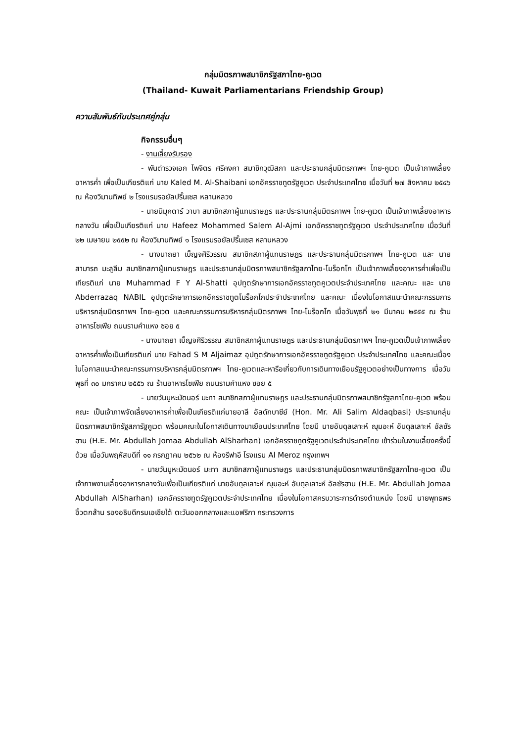กลุ่มมิตรภาพสมาชิกรัฐสภาไทย-คูเวต
(Thailand- Kuwait Parliamentarians Friendship Group)
ความสัมพันธ์กับประเทศคู่กลุ่ม
กิจกรรมอื่นๆ
- งานเลี้ยงรับรอง
- พันตำรวจเอก ไพจิตร ศรีคงคา สมาชิกวุฒิสภา และประธานกลุ่มมิตรภาพฯ ไทย-คูเวต เป็นเจ้าภาพเลี้ยงอาหารค่ำ เพื่อเป็นเกียรติแก่ นาย Kaled M. Al-Shaibani เอกอัครราชทูตรัฐคูเวต ประจำประเทศไทย เมื่อวันที่ ๒๗ สิงหาคม ๒๕๔๖ ณ ห้องวิมานทิพย์ ๒ โรงแรมรอยัลปริ๊นเซส หลานหลวง
- นายนิมุคตาร์ วาบา สมาชิกสภาผู้แทนราษฎร และประธานกลุ่มมิตรภาพฯ ไทย-คูเวต เป็นเจ้าภาพเลี้ยงอาหารกลางวัน เพื่อเป็นเกียรติแก่ นาย Hafeez Mohammed Salem Al-Ajmi เอกอัครราชทูตรัฐคูเวต ประจำประเทศไทย เมื่อวันที่ ๒๒ เมษายน ๒๕๕๒ ณ ห้องวิมานทิพย์ ๑ โรงแรมรอยัลปริ๊นเซส หลานหลวง
- นางนาถยา เบ็ญจศิริวรรณ สมาชิกสภาผู้แทนราษฎร และประธานกลุ่มมิตรภาพฯ ไทย-คูเวต และ นายสามารถ มะลูลีม สมาชิกสภาผู้แทนราษฎร และประธานกลุ่มมิตรภาพสมาชิกรัฐสภาไทย-โมร็อกโก เป็นเจ้าภาพเลี้ยงอาหารค่ำเพื่อเป็นเกียรติแก่ นาย Muhammad F Y Al-Shatti อุปทูตรักษาการเอกอัครราชทูตคูเวตประจำประเทศไทย และคณะ และ นาย Abderrazaq NABIL อุปทูตรักษาการเอกอัครราชทูตโมร็อกโกประจำประเทศไทย และคณะ เนื่องในโอกาสแนะนำคณะกรรมการบริหารกลุ่มมิตรภาพฯ ไทย-คูเวต และคณะกรรมการบริหารกลุ่มมิตรภาพฯ ไทย-โมร็อกโก เมื่อวันพุธที่ ๒๑ มีนาคม ๒๕๕๕ ณ ร้านอาหารโซเฟีย ถนนรามคำแหง ซอย ๕
- นางนาถยา เบ็ญจศิริวรรณ สมาชิกสภาผู้แทนราษฎร และประธานกลุ่มมิตรภาพฯ ไทย-คูเวตเป็นเจ้าภาพเลี้ยงอาหารค่ำเพื่อเป็นเกียรติแก่ นาย Fahad S M Aljaimaz อุปทูตรักษาการเอกอัครราชทูตรัฐคูเวต ประจำประเทศไทย และคณะเนื่องในโอกาสแนะนำคณะกรรมการบริหารกลุ่มมิตรภาพฯ ไทย-คูเวตและหารือเกี่ยวกับการเดินทางเยือนรัฐคูเวตอย่างเป็นทางการ เมื่อวันพุธที่ ๓๐ มกราคม ๒๕๕๖ ณ ร้านอาหารโซเฟีย ถนนรามคำแหง ซอย ๕
- นายวันมูหะมัดนอร์ มะทา สมาชิกสภาผู้แทนราษฎร และประธานกลุ่มมิตรภาพสมาชิกรัฐสภาไทย-คูเวต พร้อมคณะ เป็นเจ้าภาพจัดเลี้ยงอาหารค่ำเพื่อเป็นเกียรติแก่นายอาลี อัลดักบาซีย์ (Hon. Mr. Ali Salim Aldaqbasi) ประธานกลุ่มมิตรภาพสมาชิกรัฐสภารัฐคูเวต พร้อมคณะในโอกาสเดินทางมาเยือนประเทศไทย โดยมี นายอับดุลเลาะห์ ญุมอะห์ อับดุลเลาะห์ อัลซัรฮาน (H.E. Mr. Abdullah Jomaa Abdullah AlSharhan) เอกอัครราชทูตรัฐคูเวตประจำประเทศไทย เข้าร่วมในงานเลี้ยงครั้งนี้ด้วย เมื่อวันพฤหัสบดีที่ ๑๑ กรกฎาคม ๒๕๖๒ ณ ห้องรีฟาอี โรงแรม Al Meroz กรุงเทพฯ
- นายวันมูหะมัดนอร์ มะทา สมาชิกสภาผู้แทนราษฎร และประธานกลุ่มมิตรภาพสมาชิกรัฐสภาไทย-คูเวต เป็นเจ้าภาพงานเลี้ยงอาหารกลางวันเพื่อเป็นเกียรติแก่ นายอับดุลเลาะห์ ญุมอะห์ อับดุลเลาะห์ อัลซัรฮาน (H.E. Mr. Abdullah Jomaa Abdullah AlSharhan) เอกอัครราชทูตรัฐคูเวตประจำประเทศไทย เนื่องในโอกาสครบวาระการดำรงตำแหน่ง โดยมี นายพุทธพร อิ้วตกส้าน รองอธิบดีกรมเอเชียใต้ ตะวันออกกลางและแอฟริกา กระทรวงการ